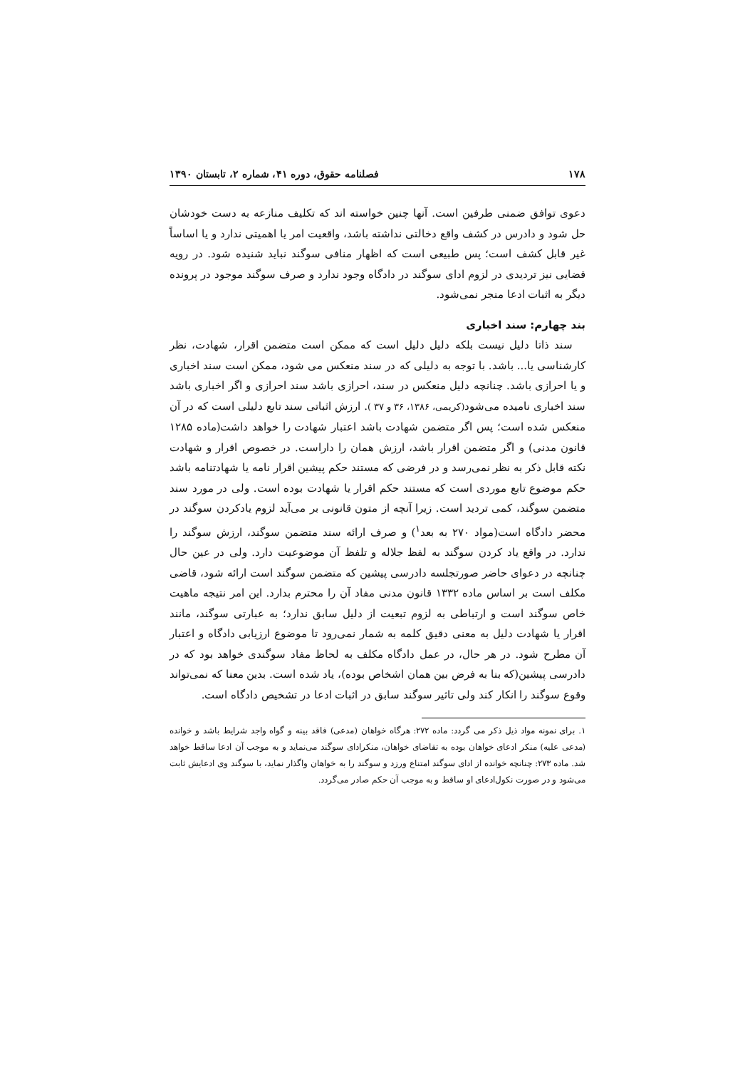۱۷۸ فصلنامه حقوق، دوره ۴۱، شماره ۲، تابستان ۱۳۹۰
دعوی توافق ضمنی طرفین است. آنها چنین خواسته اند که تکلیف منازعه به دست خودشان حل شود و دادرس در کشف واقع دخالتی نداشته باشد، واقعیت امر یا اهمیتی ندارد و یا اساساً غیر قابل کشف است؛ پس طبیعی است که اظهار منافی سوگند نباید شنیده شود. در رویه قضایی نیز تردیدی در لزوم ادای سوگند در دادگاه وجود ندارد و صرف سوگند موجود در پرونده دیگر به اثبات ادعا منجر نمی‌شود.
بند چهارم: سند اخباری
سند ذاتا دلیل نیست بلکه دلیل دلیل است که ممکن است متضمن اقرار، شهادت، نظر کارشناسی یا... باشد. با توجه به دلیلی که در سند منعکس می شود، ممکن است سند اخباری و یا احرازی باشد. چنانچه دلیل منعکس در سند، احرازی باشد سند احرازی و اگر اخباری باشد سند اخباری نامیده می‌شود(کریمی، ۱۳۸۶، ۳۶ و ۳۷ ). ارزش اثباتی سند تابع دلیلی است که در آن منعکس شده است؛ پس اگر متضمن شهادت باشد اعتبار شهادت را خواهد داشت(ماده ۱۲۸۵ قانون مدنی) و اگر متضمن اقرار باشد، ارزش همان را داراست. در خصوص اقرار و شهادت نکته قابل ذکر به نظر نمی‌رسد و در فرضی که مستند حکم پیشین اقرار نامه یا شهادتنامه باشد حکم موضوع تابع موردی است که مستند حکم اقرار یا شهادت بوده است. ولی در مورد سند متضمن سوگند، کمی تردید است. زیرا آنچه از متون قانونی بر می‌آید لزوم یادکردن سوگند در محضر دادگاه است(مواد ۲۷۰ به بعد<sup>۱</sup>) و صرف ارائه سند متضمن سوگند، ارزش سوگند را ندارد. در واقع یاد کردن سوگند به لفظ جلاله و تلفظ آن موضوعیت دارد. ولی در عین حال چنانچه در دعوای حاضر صورتجلسه دادرسی پیشین که متضمن سوگند است ارائه شود، قاضی مکلف است بر اساس ماده ۱۳۳۲ قانون مدنی مفاد آن را محترم بدارد. این امر نتیجه ماهیت خاص سوگند است و ارتباطی به لزوم تبعیت از دلیل سابق ندارد؛ به عبارتی سوگند، مانند اقرار یا شهادت دلیل به معنی دقیق کلمه به شمار نمی‌رود تا موضوع ارزیابی دادگاه و اعتبار آن مطرح شود. در هر حال، در عمل دادگاه مکلف به لحاظ مفاد سوگندی خواهد بود که در دادرسی پیشین(که بنا به فرض بین همان اشخاص بوده)، یاد شده است. بدین معنا که نمی‌تواند وقوع سوگند را انکار کند ولی تاثیر سوگند سابق در اثبات ادعا در تشخیص دادگاه است.
۱. برای نمونه مواد ذیل ذکر می گردد: ماده ۲۷۲: هرگاه خواهان (مدعی) فاقد بینه و گواه واجد شرایط باشد و خوانده (مدعی علیه) منکر ادعای خواهان بوده به تقاضای خواهان، منکرادای سوگند می‌نماید و به موجب آن ادعا ساقط خواهد شد. ماده ۲۷۳: چنانچه خوانده از ادای سوگند امتناع ورزد و سوگند را به خواهان واگذار نماید، با سوگند وی ادعایش ثابت می‌شود و در صورت نکول‌ادعای او ساقط و به موجب آن حکم صادر می‌گردد.